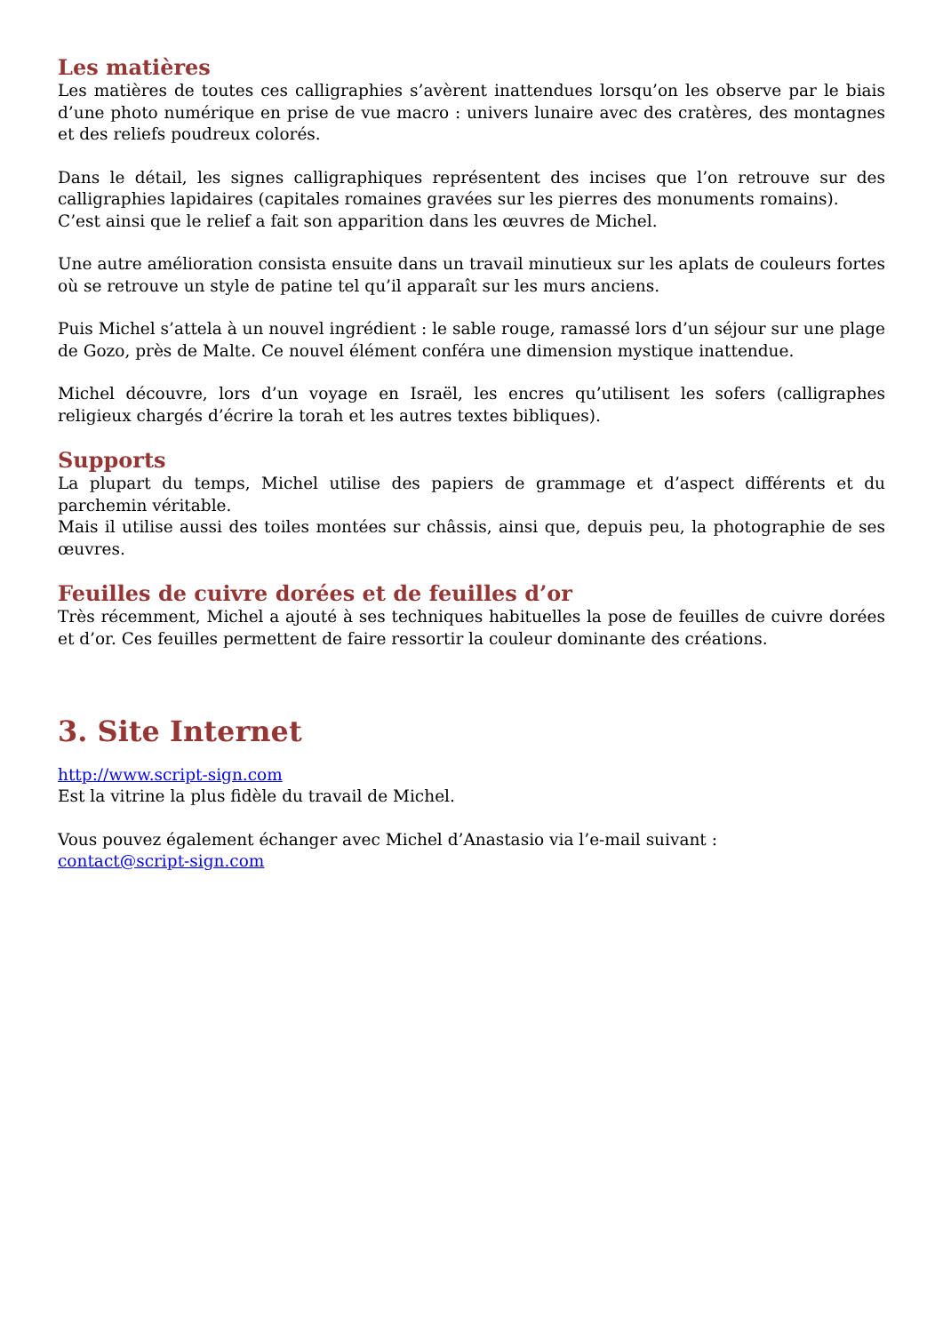Les matières
Les matières de toutes ces calligraphies s’avèrent inattendues lorsqu’on les observe par le biais d’une photo numérique en prise de vue macro : univers lunaire avec des cratères, des montagnes et des reliefs poudreux colorés.
Dans le détail, les signes calligraphiques représentent des incises que l’on retrouve sur des calligraphies lapidaires (capitales romaines gravées sur les pierres des monuments romains).
C’est ainsi que le relief a fait son apparition dans les œuvres de Michel.
Une autre amélioration consista ensuite dans un travail minutieux sur les aplats de couleurs fortes où se retrouve un style de patine tel qu’il apparaît sur les murs anciens.
Puis Michel s’attela à un nouvel ingrédient : le sable rouge, ramassé lors d’un séjour sur une plage de Gozo, près de Malte. Ce nouvel élément conféra une dimension mystique inattendue.
Michel découvre, lors d’un voyage en Israël, les encres qu’utilisent les sofers (calligraphes religieux chargés d’écrire la torah et les autres textes bibliques).
Supports
La plupart du temps, Michel utilise des papiers de grammage et d’aspect différents et du parchemin véritable.
Mais il utilise aussi des toiles montées sur châssis, ainsi que, depuis peu, la photographie de ses œuvres.
Feuilles de cuivre dorées et de feuilles d’or
Très récemment, Michel a ajouté à ses techniques habituelles la pose de feuilles de cuivre dorées et d’or. Ces feuilles permettent de faire ressortir la couleur dominante des créations.
3. Site Internet
http://www.script-sign.com
Est la vitrine la plus fidèle du travail de Michel.
Vous pouvez également échanger avec Michel d’Anastasio via l’e-mail suivant :
contact@script-sign.com